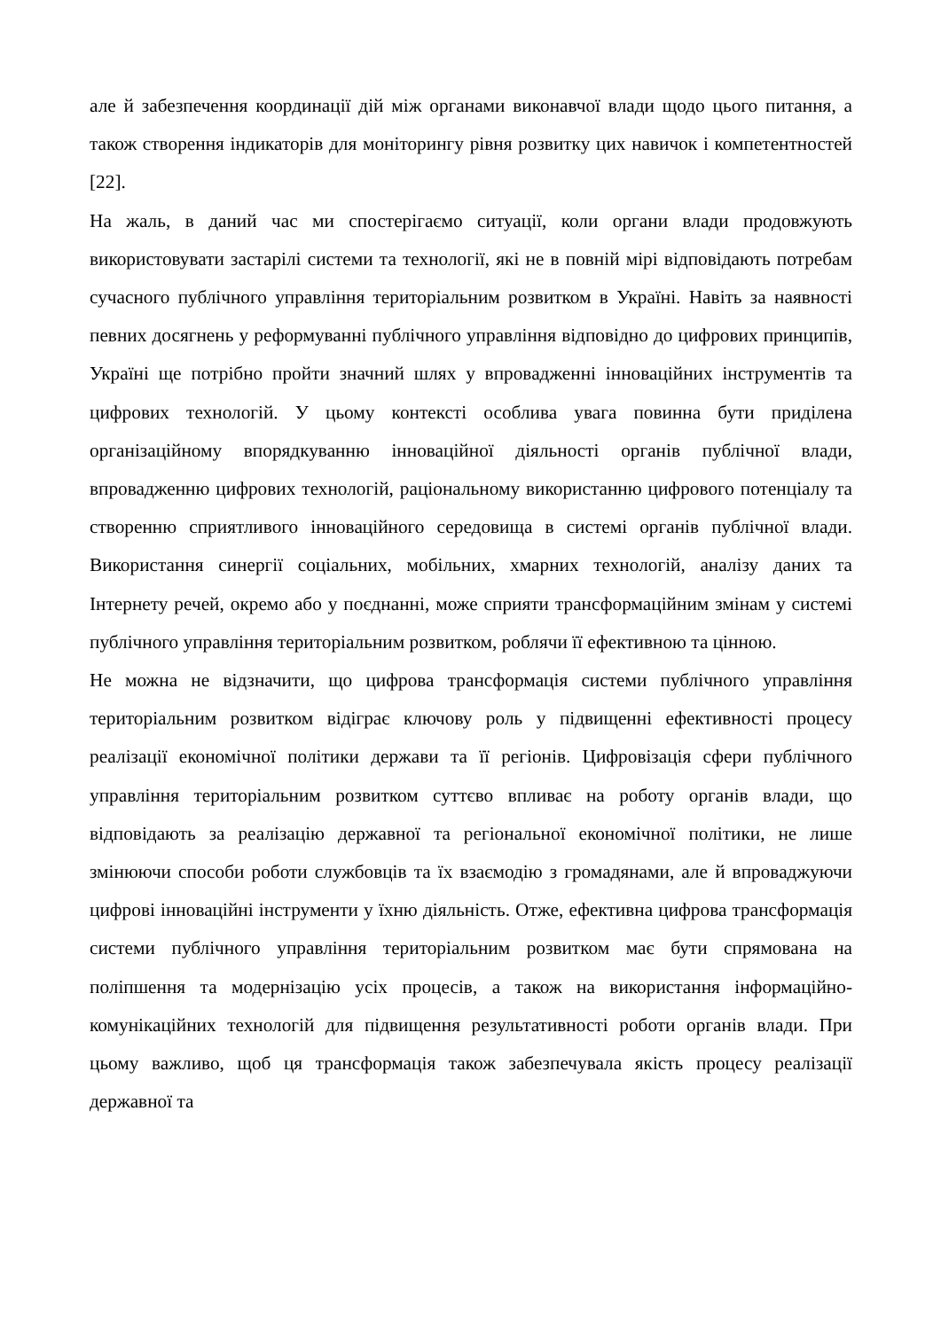але й забезпечення координації дій між органами виконавчої влади щодо цього питання, а також створення індикаторів для моніторингу рівня розвитку цих навичок і компетентностей [22].
На жаль, в даний час ми спостерігаємо ситуації, коли органи влади продовжують використовувати застарілі системи та технології, які не в повній мірі відповідають потребам сучасного публічного управління територіальним розвитком в Україні. Навіть за наявності певних досягнень у реформуванні публічного управління відповідно до цифрових принципів, Україні ще потрібно пройти значний шлях у впровадженні інноваційних інструментів та цифрових технологій. У цьому контексті особлива увага повинна бути приділена організаційному впорядкуванню інноваційної діяльності органів публічної влади, впровадженню цифрових технологій, раціональному використанню цифрового потенціалу та створенню сприятливого інноваційного середовища в системі органів публічної влади. Використання синергії соціальних, мобільних, хмарних технологій, аналізу даних та Інтернету речей, окремо або у поєднанні, може сприяти трансформаційним змінам у системі публічного управління територіальним розвитком, роблячи її ефективною та цінною.
Не можна не відзначити, що цифрова трансформація системи публічного управління територіальним розвитком відіграє ключову роль у підвищенні ефективності процесу реалізації економічної політики держави та її регіонів. Цифровізація сфери публічного управління територіальним розвитком суттєво впливає на роботу органів влади, що відповідають за реалізацію державної та регіональної економічної політики, не лише змінюючи способи роботи службовців та їх взаємодію з громадянами, але й впроваджуючи цифрові інноваційні інструменти у їхню діяльність. Отже, ефективна цифрова трансформація системи публічного управління територіальним розвитком має бути спрямована на поліпшення та модернізацію усіх процесів, а також на використання інформаційно-комунікаційних технологій для підвищення результативності роботи органів влади. При цьому важливо, щоб ця трансформація також забезпечувала якість процесу реалізації державної та